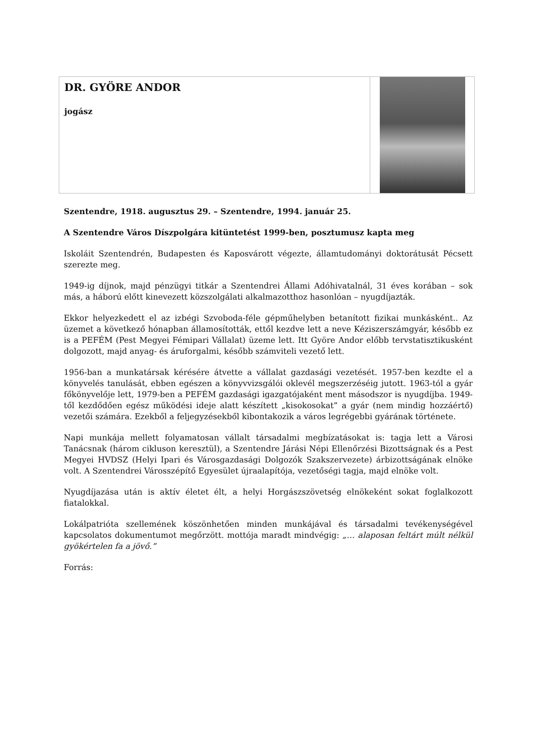DR. GYÖRE ANDOR
jogász
Szentendre, 1918. augusztus 29. – Szentendre, 1994. január 25.
A Szentendre Város Díszpolgára kitüntetést 1999-ben, posztumusz kapta meg
Iskoláit Szentendrén, Budapesten és Kaposvárott végezte, államtudományi doktorátusát Pécsett szerezte meg.
1949-ig díjnok, majd pénzügyi titkár a Szentendrei Állami Adóhivatalnál, 31 éves korában – sok más, a háború előtt kinevezett közszolgálati alkalmazotthoz hasonlóan – nyugdíjazták.
Ekkor helyezkedett el az izbégi Szvoboda-féle gépműhelyben betanított fizikai munkásként.. Az üzemet a következő hónapban államosították, ettől kezdve lett a neve Kéziszerszámgyár, később ez is a PEFÉM (Pest Megyei Fémipari Vállalat) üzeme lett. Itt Györe Andor előbb tervstatisztikusként dolgozott, majd anyag- és áruforgalmi, később számviteli vezető lett.
1956-ban a munkatársak kérésére átvette a vállalat gazdasági vezetését. 1957-ben kezdte el a könyvelés tanulását, ebben egészen a könyvvizsgálói oklevél megszerzéséig jutott. 1963-tól a gyár főkönyvelője lett, 1979-ben a PEFÉM gazdasági igazgatójaként ment másodszor is nyugdíjba. 1949-től kezdődően egész működési ideje alatt készített „kisokosokat” a gyár (nem mindig hozzáértő) vezetői számára. Ezekből a feljegyzésekből kibontakozik a város legrégebbi gyárának története.
Napi munkája mellett folyamatosan vállalt társadalmi megbízatásokat is: tagja lett a Városi Tanácsnak (három cikluson keresztül), a Szentendre Járási Népi Ellenőrzési Bizottságnak és a Pest Megyei HVDSZ (Helyi Ipari és Városgazdasági Dolgozók Szakszervezete) árbizottságának elnöke volt. A Szentendrei Városszépítő Egyesület újraalapítója, vezetőségi tagja, majd elnöke volt.
Nyugdíjazása után is aktív életet élt, a helyi Horgászszövetség elnökeként sokat foglalkozott fiatalokkal.
Lokálpatrióta szellemének köszönhetően minden munkájával és társadalmi tevékenységével kapcsolatos dokumentumot megőrzött. mottója maradt mindvégig: „… alaposan feltárt múlt nélkül gyökértelen fa a jövő.”
Forrás: